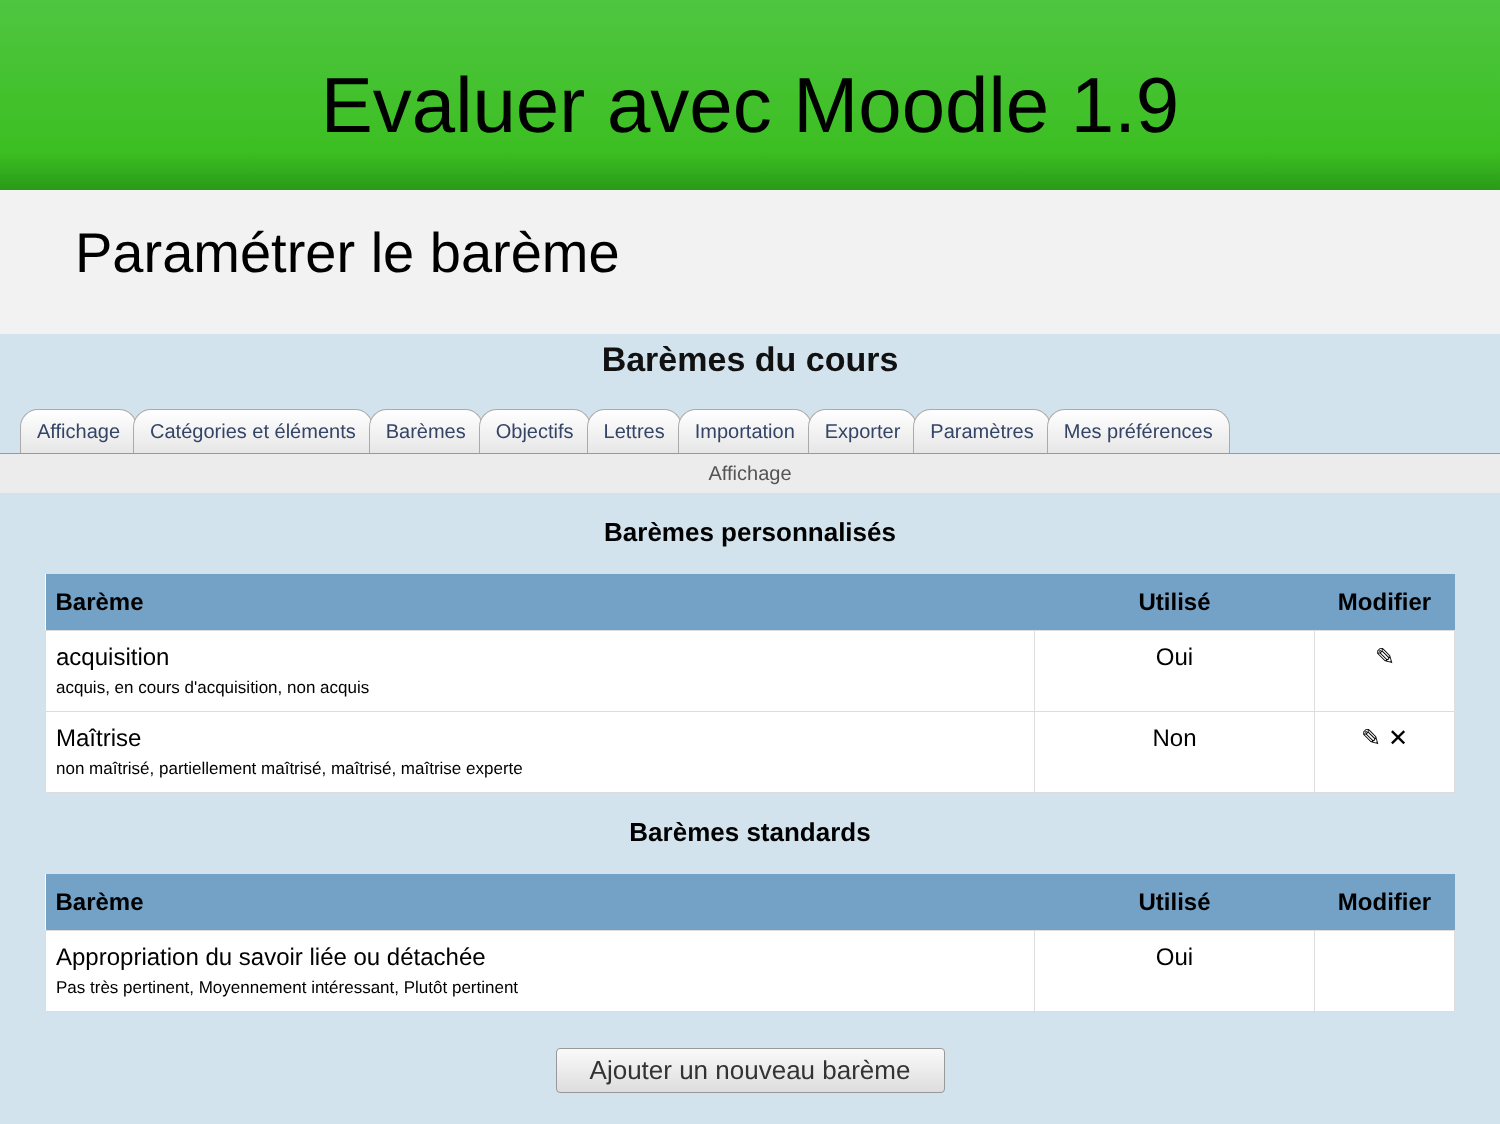Evaluer avec Moodle 1.9
Paramétrer le barème
Barèmes du cours
Affichage Catégories et éléments Barèmes Objectifs Lettres Importation Exporter Paramètres Mes préférences
Affichage
Barèmes personnalisés
| Barème | Utilisé | Modifier |
| --- | --- | --- |
| acquisition acquis, en cours d'acquisition, non acquis | Oui | ✎ |
| Maîtrise non maîtrisé, partiellement maîtrisé, maîtrisé, maîtrise experte | Non | ✎ ✕ |
Barèmes standards
| Barème | Utilisé | Modifier |
| --- | --- | --- |
| Appropriation du savoir liée ou détachée Pas très pertinent, Moyennement intéressant, Plutôt pertinent | Oui | |
Ajouter un nouveau barème